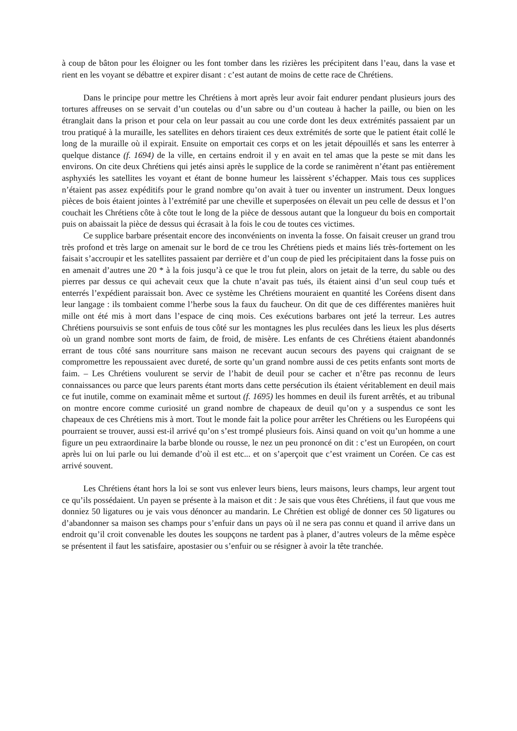à coup de bâton pour les éloigner ou les font tomber dans les rizières les précipitent dans l’eau, dans la vase et rient en les voyant se débattre et expirer disant : c’est autant de moins de cette race de Chrétiens.
Dans le principe pour mettre les Chrétiens à mort après leur avoir fait endurer pendant plusieurs jours des tortures affreuses on se servait d’un coutelas ou d’un sabre ou d’un couteau à hacher la paille, ou bien on les étranglait dans la prison et pour cela on leur passait au cou une corde dont les deux extrémités passaient par un trou pratiqué à la muraille, les satellites en dehors tiraient ces deux extrémités de sorte que le patient était collé le long de la muraille où il expirait. Ensuite on emportait ces corps et on les jetait dépouillés et sans les enterrer à quelque distance (f. 1694) de la ville, en certains endroit il y en avait en tel amas que la peste se mit dans les environs. On cite deux Chrétiens qui jetés ainsi après le supplice de la corde se ranimèrent n’étant pas entièrement asphyxiés les satellites les voyant et étant de bonne humeur les laissèrent s’échapper. Mais tous ces supplices n’étaient pas assez expéditifs pour le grand nombre qu’on avait à tuer ou inventer un instrument. Deux longues pièces de bois étaient jointes à l’extrémité par une cheville et superposées on élevait un peu celle de dessus et l’on couchait les Chrétiens côte à côte tout le long de la pièce de dessous autant que la longueur du bois en comportait puis on abaissait la pièce de dessus qui écrasait à la fois le cou de toutes ces victimes.
Ce supplice barbare présentait encore des inconvénients on inventa la fosse. On faisait creuser un grand trou très profond et très large on amenait sur le bord de ce trou les Chrétiens pieds et mains liés très-fortement on les faisait s’accroupir et les satellites passaient par derrière et d’un coup de pied les précipitaient dans la fosse puis on en amenait d’autres une 20 * à la fois jusqu’à ce que le trou fut plein, alors on jetait de la terre, du sable ou des pierres par dessus ce qui achevait ceux que la chute n’avait pas tués, ils étaient ainsi d’un seul coup tués et enterrés l’expédient paraissait bon. Avec ce système les Chrétiens mouraient en quantité les Coréens disent dans leur langage : ils tombaient comme l’herbe sous la faux du faucheur. On dit que de ces différentes manières huit mille ont été mis à mort dans l’espace de cinq mois. Ces exécutions barbares ont jeté la terreur. Les autres Chrétiens poursuivis se sont enfuis de tous côté sur les montagnes les plus reculées dans les lieux les plus déserts où un grand nombre sont morts de faim, de froid, de misère. Les enfants de ces Chrétiens étaient abandonnés errant de tous côté sans nourriture sans maison ne recevant aucun secours des payens qui craignant de se compromettre les repoussaient avec dureté, de sorte qu’un grand nombre aussi de ces petits enfants sont morts de faim. – Les Chrétiens voulurent se servir de l’habit de deuil pour se cacher et n’être pas reconnu de leurs connaissances ou parce que leurs parents étant morts dans cette persécution ils étaient véritablement en deuil mais ce fut inutile, comme on examinait même et surtout (f. 1695) les hommes en deuil ils furent arrêtés, et au tribunal on montre encore comme curiosité un grand nombre de chapeaux de deuil qu’on y a suspendus ce sont les chapeaux de ces Chrétiens mis à mort. Tout le monde fait la police pour arrêter les Chrétiens ou les Européens qui pourraient se trouver, aussi est-il arrivé qu’on s’est trompé plusieurs fois. Ainsi quand on voit qu’un homme a une figure un peu extraordinaire la barbe blonde ou rousse, le nez un peu prononcé on dit : c’est un Européen, on court après lui on lui parle ou lui demande d’où il est etc... et on s’aperçoit que c’est vraiment un Coréen. Ce cas est arrivé souvent.
Les Chrétiens étant hors la loi se sont vus enlever leurs biens, leurs maisons, leurs champs, leur argent tout ce qu’ils possédaient. Un payen se présente à la maison et dit : Je sais que vous êtes Chrétiens, il faut que vous me donniez 50 ligatures ou je vais vous dénoncer au mandarin. Le Chrétien est obligé de donner ces 50 ligatures ou d’abandonner sa maison ses champs pour s’enfuir dans un pays où il ne sera pas connu et quand il arrive dans un endroit qu’il croit convenable les doutes les soupçons ne tardent pas à planer, d’autres voleurs de la même espèce se présentent il faut les satisfaire, apostasier ou s’enfuir ou se résigner à avoir la tête tranchée.